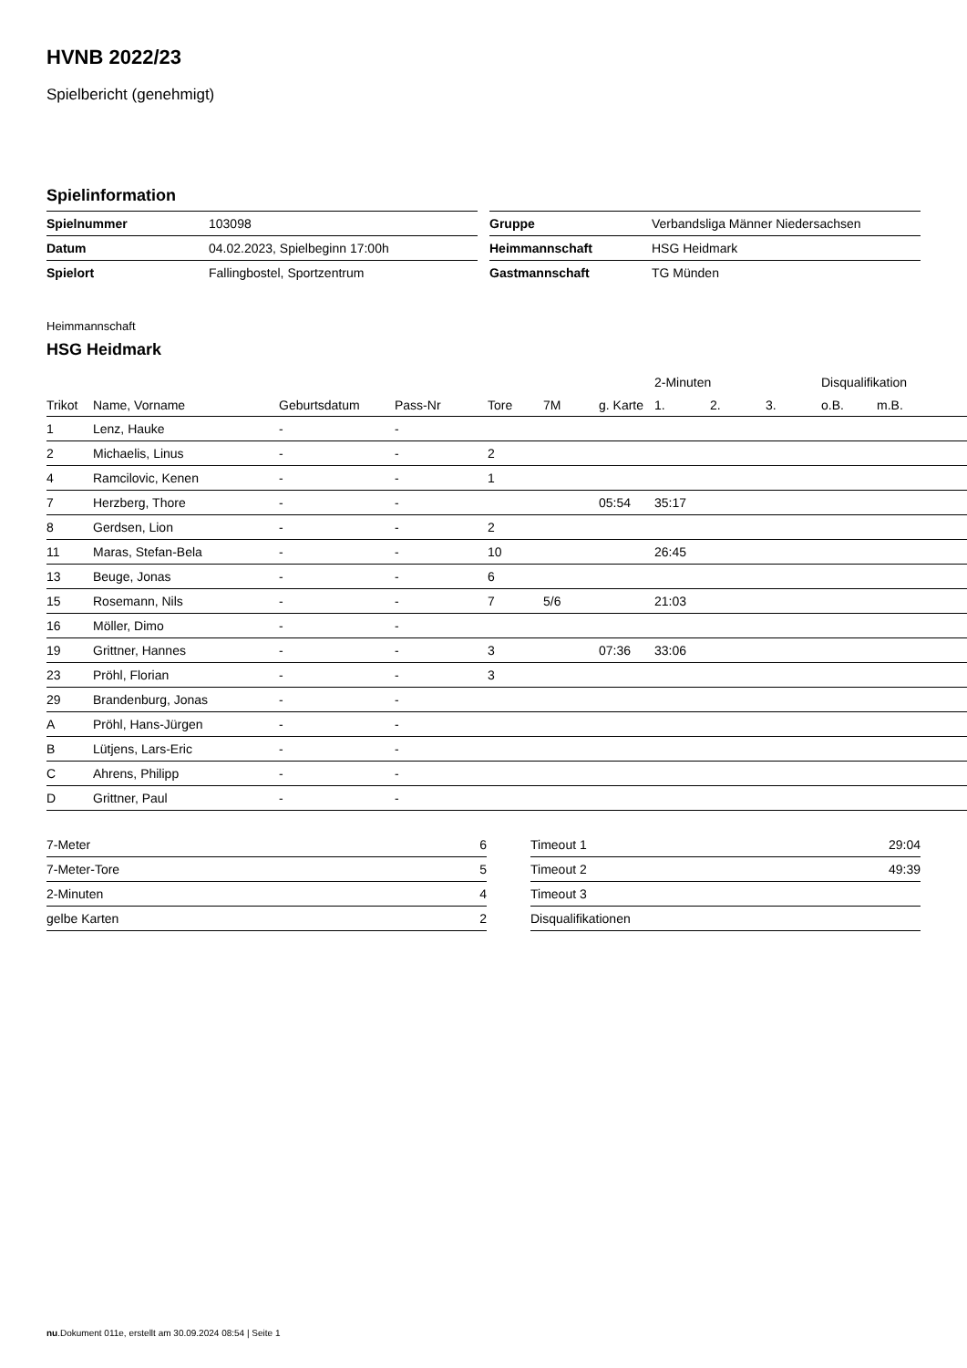HVNB 2022/23
Spielbericht (genehmigt)
Spielinformation
| Spielnummer | 103098 |
| Datum | 04.02.2023, Spielbeginn 17:00h |
| Spielort | Fallingbostel, Sportzentrum |
| Gruppe | Verbandsliga Männer Niedersachsen |
| Heimmannschaft | HSG Heidmark |
| Gastmannschaft | TG Münden |
Heimmannschaft
HSG Heidmark
| | | | | | | | 2-Minuten | | | Disqualifikation | |
| --- | --- | --- | --- | --- | --- | --- | --- | --- | --- | --- | --- |
| Trikot | Name, Vorname | Geburtsdatum | Pass-Nr | Tore | 7M | g. Karte | 1. | 2. | 3. | o.B. | m.B. |
| 1 | Lenz, Hauke | - | - | | | | | | | | |
| 2 | Michaelis, Linus | - | - | 2 | | | | | | | |
| 4 | Ramcilovic, Kenen | - | - | 1 | | | | | | | |
| 7 | Herzberg, Thore | - | - | | | 05:54 | 35:17 | | | | |
| 8 | Gerdsen, Lion | - | - | 2 | | | | | | | |
| 11 | Maras, Stefan-Bela | - | - | 10 | | | 26:45 | | | | |
| 13 | Beuge, Jonas | - | - | 6 | | | | | | | |
| 15 | Rosemann, Nils | - | - | 7 | 5/6 | | 21:03 | | | | |
| 16 | Möller, Dimo | - | - | | | | | | | | |
| 19 | Grittner, Hannes | - | - | 3 | | 07:36 | 33:06 | | | | |
| 23 | Pröhl, Florian | - | - | 3 | | | | | | | |
| 29 | Brandenburg, Jonas | - | - | | | | | | | | |
| A | Pröhl, Hans-Jürgen | - | - | | | | | | | | |
| B | Lütjens, Lars-Eric | - | - | | | | | | | | |
| C | Ahrens, Philipp | - | - | | | | | | | | |
| D | Grittner, Paul | - | - | | | | | | | | |
| 7-Meter | 6 |
| 7-Meter-Tore | 5 |
| 2-Minuten | 4 |
| gelbe Karten | 2 |
| Timeout 1 | 29:04 |
| Timeout 2 | 49:39 |
| Timeout 3 | |
| Disqualifikationen | |
nu.Dokument 011e, erstellt am 30.09.2024 08:54 | Seite 1